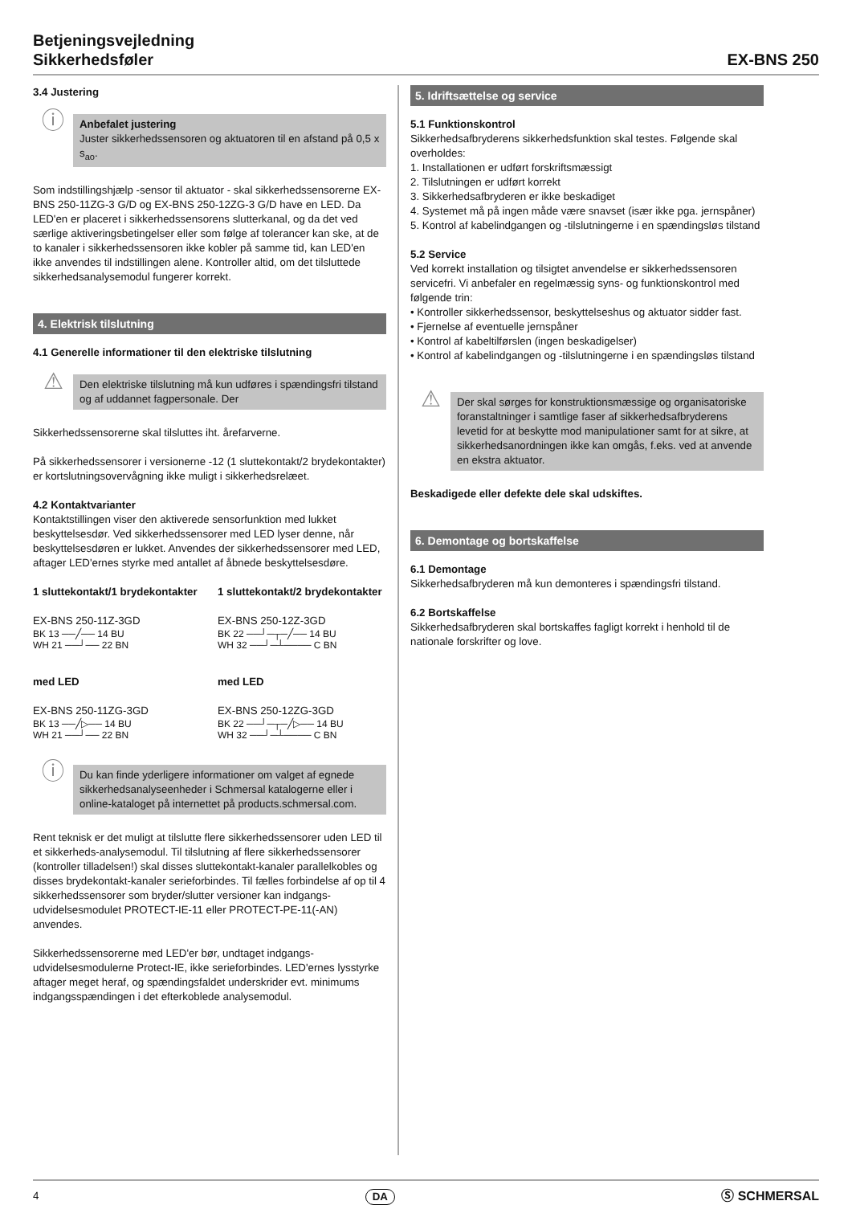Betjeningsvejledning
Sikkerhedsføler
EX-BNS 250
3.4 Justering
ⓘ
Anbefalet justering
Juster sikkerhedssensoren og aktuatoren til en afstand på 0,5 x s<sub>ao</sub>.
Som indstillingshjælp -sensor til aktuator - skal sikkerhedssensorerne EX-BNS 250-11ZG-3 G/D og EX-BNS 250-12ZG-3 G/D have en LED. Da LED'en er placeret i sikkerhedssensorens slutterkanal, og da det ved særlige aktiveringsbetingelser eller som følge af tolerancer kan ske, at de to kanaler i sikkerhedssensoren ikke kobler på samme tid, kan LED'en ikke anvendes til indstillingen alene. Kontroller altid, om det tilsluttede sikkerhedsanalysemodul fungerer korrekt.
4. Elektrisk tilslutning
4.1 Generelle informationer til den elektriske tilslutning
⚠
Den elektriske tilslutning må kun udføres i spændingsfri tilstand og af uddannet fagpersonale. Der
Sikkerhedssensorerne skal tilsluttes iht. årefarverne.
På sikkerhedssensorer i versionerne -12 (1 sluttekontakt/2 brydekontakter) er kortslutningsovervågning ikke muligt i sikkerhedsrelæet.
4.2 Kontaktvarianter
Kontaktstillingen viser den aktiverede sensorfunktion med lukket beskyttelsesdør. Ved sikkerhedssensorer med LED lyser denne, når beskyttelsesdøren er lukket. Anvendes der sikkerhedssensorer med LED, aftager LED'ernes styrke med antallet af åbnede beskyttelsesdøre.
1 sluttekontakt/1 brydekontakter
EX-BNS 250-11Z-3GD
BK 13 ──╱── 14 BU
WH 21 ──┘── 22 BN
med LED
EX-BNS 250-11ZG-3GD
BK 13 ──╱▷── 14 BU
WH 21 ──┘── 22 BN
1 sluttekontakt/2 brydekontakter
EX-BNS 250-12Z-3GD
BK 22 ──┘─┬─╱── 14 BU
WH 32 ──┘─┴──── C BN
med LED
EX-BNS 250-12ZG-3GD
BK 22 ──┘─┬─╱▷── 14 BU
WH 32 ──┘─┴──── C BN
ⓘ
Du kan finde yderligere informationer om valget af egnede sikkerhedsanalyseenheder i Schmersal katalogerne eller i online-kataloget på internettet på products.schmersal.com.
Rent teknisk er det muligt at tilslutte flere sikkerhedssensorer uden LED til et sikkerheds-analysemodul. Til tilslutning af flere sikkerhedssensorer (kontroller tilladelsen!) skal disses sluttekontakt-kanaler parallelkobles og disses brydekontakt-kanaler serieforbindes. Til fælles forbindelse af op til 4 sikkerhedssensorer som bryder/slutter versioner kan indgangs-udvidelsesmodulet PROTECT-IE-11 eller PROTECT-PE-11(-AN) anvendes.
Sikkerhedssensorerne med LED'er bør, undtaget indgangs-udvidelsesmodulerne Protect-IE, ikke serieforbindes. LED'ernes lysstyrke aftager meget heraf, og spændingsfaldet underskrider evt. minimums indgangsspændingen i det efterkoblede analysemodul.
5. Idriftsættelse og service
5.1 Funktionskontrol
Sikkerhedsafbryderens sikkerhedsfunktion skal testes. Følgende skal overholdes:
1. Installationen er udført forskriftsmæssigt
2. Tilslutningen er udført korrekt
3. Sikkerhedsafbryderen er ikke beskadiget
4. Systemet må på ingen måde være snavset (især ikke pga. jernspåner)
5. Kontrol af kabelindgangen og -tilslutningerne i en spændingsløs tilstand
5.2 Service
Ved korrekt installation og tilsigtet anvendelse er sikkerhedssensoren servicefri. Vi anbefaler en regelmæssig syns- og funktionskontrol med følgende trin:
• Kontroller sikkerhedssensor, beskyttelseshus og aktuator sidder fast.
• Fjernelse af eventuelle jernspåner
• Kontrol af kabeltilførslen (ingen beskadigelser)
• Kontrol af kabelindgangen og -tilslutningerne i en spændingsløs tilstand
⚠
Der skal sørges for konstruktionsmæssige og organisatoriske foranstaltninger i samtlige faser af sikkerhedsafbryderens levetid for at beskytte mod manipulationer samt for at sikre, at sikkerhedsanordningen ikke kan omgås, f.eks. ved at anvende en ekstra aktuator.
Beskadigede eller defekte dele skal udskiftes.
6. Demontage og bortskaffelse
6.1 Demontage
Sikkerhedsafbryderen må kun demonteres i spændingsfri tilstand.
6.2 Bortskaffelse
Sikkerhedsafbryderen skal bortskaffes fagligt korrekt i henhold til de nationale forskrifter og love.
4 DA Ⓢ SCHMERSAL